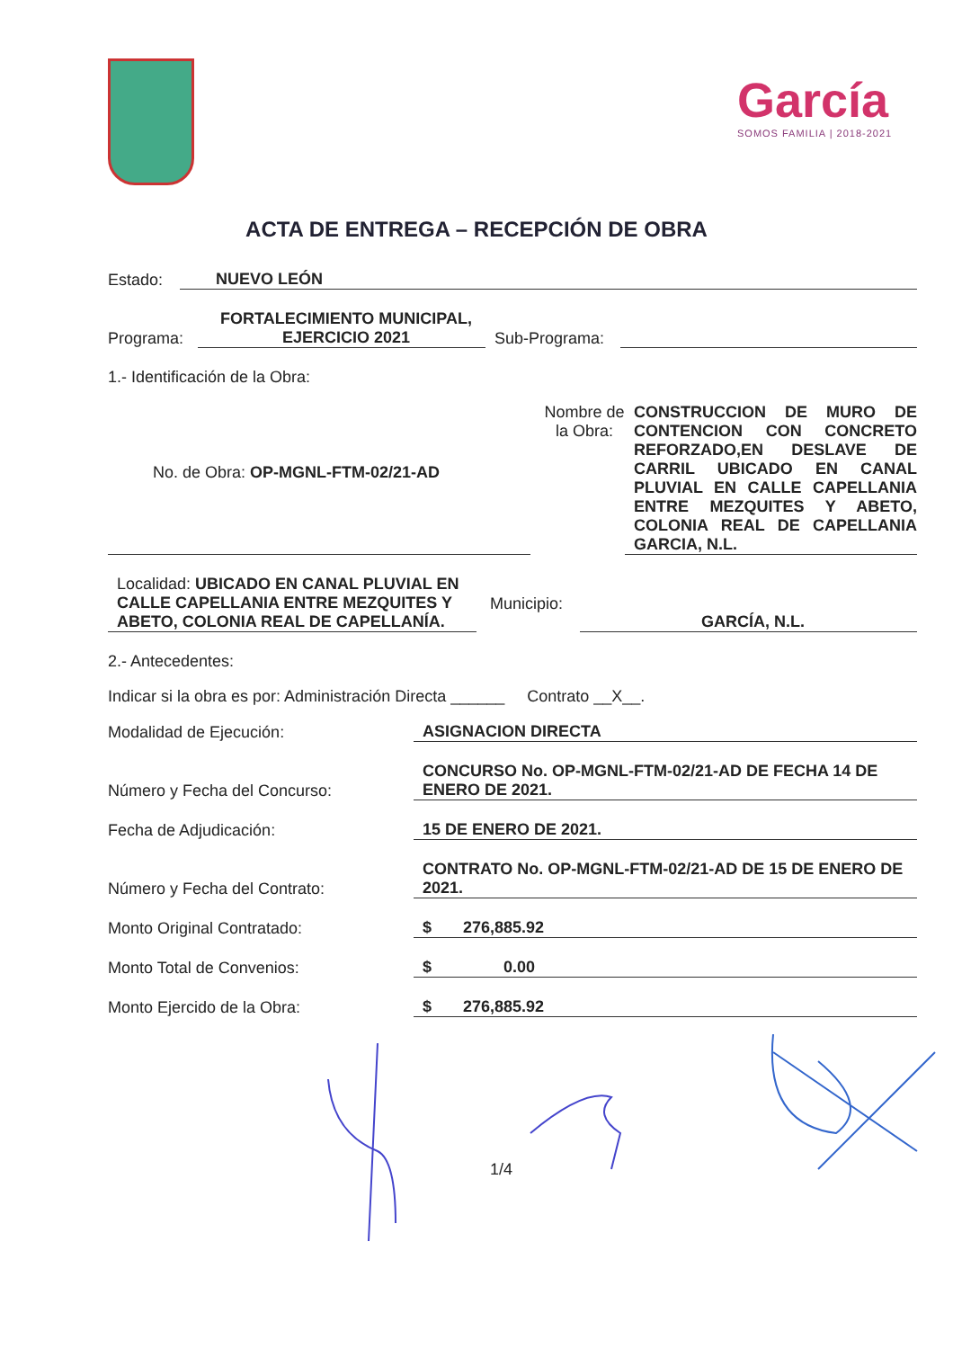García
SOMOS FAMILIA | 2018-2021
ACTA DE ENTREGA – RECEPCIÓN DE OBRA
Estado: NUEVO LEÓN
Programa: FORTALECIMIENTO MUNICIPAL, EJERCICIO 2021 Sub-Programa:
1.- Identificación de la Obra:
No. de Obra: OP-MGNL-FTM-02/21-AD Nombre de la Obra: CONSTRUCCION DE MURO DE CONTENCION CON CONCRETO REFORZADO,EN DESLAVE DE CARRIL UBICADO EN CANAL PLUVIAL EN CALLE CAPELLANIA ENTRE MEZQUITES Y ABETO, COLONIA REAL DE CAPELLANIA GARCIA, N.L.
Localidad: UBICADO EN CANAL PLUVIAL EN CALLE CAPELLANIA ENTRE MEZQUITES Y ABETO, COLONIA REAL DE CAPELLANÍA. Municipio: GARCÍA, N.L.
2.- Antecedentes:
Indicar si la obra es por: Administración Directa ______ Contrato __X__.
Modalidad de Ejecución: ASIGNACION DIRECTA
Número y Fecha del Concurso: CONCURSO No. OP-MGNL-FTM-02/21-AD DE FECHA 14 DE ENERO DE 2021.
Fecha de Adjudicación: 15 DE ENERO DE 2021.
Número y Fecha del Contrato: CONTRATO No. OP-MGNL-FTM-02/21-AD DE 15 DE ENERO DE 2021.
Monto Original Contratado: $ 276,885.92
Monto Total de Convenios: $ 0.00
Monto Ejercido de la Obra: $ 276,885.92
1/4